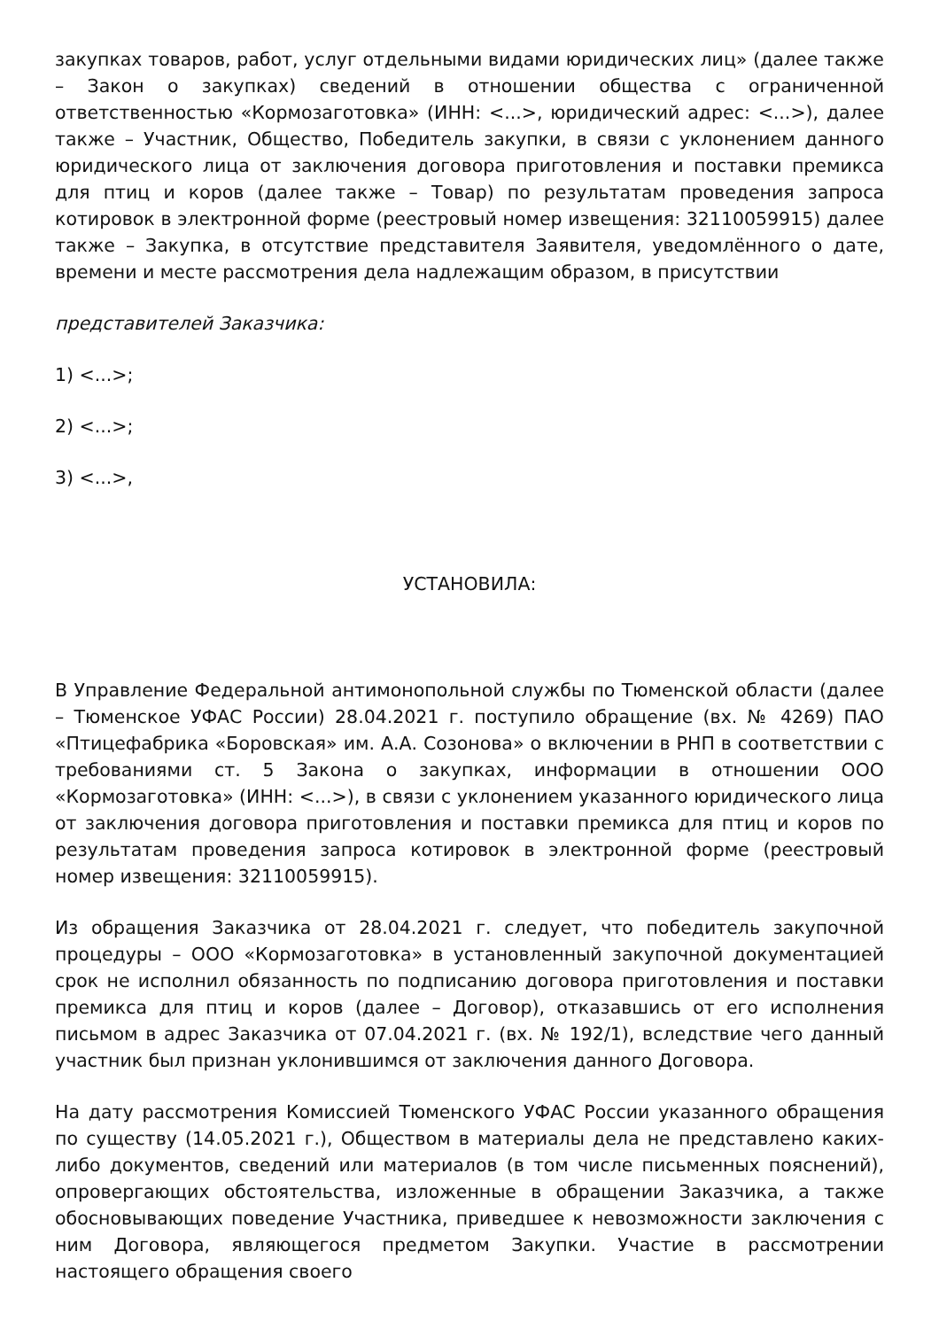закупках товаров, работ, услуг отдельными видами юридических лиц» (далее также – Закон о закупках) сведений в отношении общества с ограниченной ответственностью «Кормозаготовка» (ИНН: <...>, юридический адрес: <...>), далее также – Участник, Общество, Победитель закупки, в связи с уклонением данного юридического лица от заключения договора приготовления и поставки премикса для птиц и коров (далее также – Товар) по результатам проведения запроса котировок в электронной форме (реестровый номер извещения: 32110059915) далее также – Закупка, в отсутствие представителя Заявителя, уведомлённого о дате, времени и месте рассмотрения дела надлежащим образом, в присутствии
представителей Заказчика:
1) <...>;
2) <...>;
3) <...>,
УСТАНОВИЛА:
В Управление Федеральной антимонопольной службы по Тюменской области (далее – Тюменское УФАС России) 28.04.2021 г. поступило обращение (вх. № 4269) ПАО «Птицефабрика «Боровская» им. А.А. Созонова» о включении в РНП в соответствии с требованиями ст. 5 Закона о закупках, информации в отношении ООО «Кормозаготовка» (ИНН: <...>), в связи с уклонением указанного юридического лица от заключения договора приготовления и поставки премикса для птиц и коров по результатам проведения запроса котировок в электронной форме (реестровый номер извещения: 32110059915).
Из обращения Заказчика от 28.04.2021 г. следует, что победитель закупочной процедуры – ООО «Кормозаготовка» в установленный закупочной документацией срок не исполнил обязанность по подписанию договора приготовления и поставки премикса для птиц и коров (далее – Договор), отказавшись от его исполнения письмом в адрес Заказчика от 07.04.2021 г. (вх. № 192/1), вследствие чего данный участник был признан уклонившимся от заключения данного Договора.
На дату рассмотрения Комиссией Тюменского УФАС России указанного обращения по существу (14.05.2021 г.), Обществом в материалы дела не представлено каких-либо документов, сведений или материалов (в том числе письменных пояснений), опровергающих обстоятельства, изложенные в обращении Заказчика, а также обосновывающих поведение Участника, приведшее к невозможности заключения с ним Договора, являющегося предметом Закупки. Участие в рассмотрении настоящего обращения своего